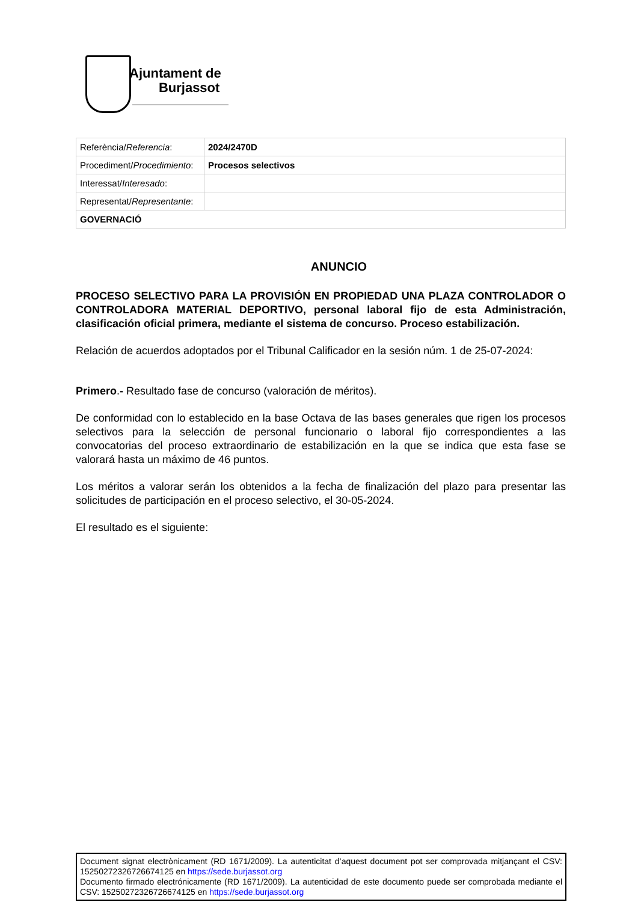Ajuntament de
Burjassot
| Referència/ Referencia : | 2024/2470D |
| Procediment/ Procedimiento : | Procesos selectivos |
| Interessat/ Interesado : | |
| Representat/ Representante : | |
| GOVERNACIÓ | |
ANUNCIO
PROCESO SELECTIVO PARA LA PROVISIÓN EN PROPIEDAD UNA PLAZA CONTROLADOR O CONTROLADORA MATERIAL DEPORTIVO, personal laboral fijo de esta Administración, clasificación oficial primera, mediante el sistema de concurso. Proceso estabilización.
Relación de acuerdos adoptados por el Tribunal Calificador en la sesión núm. 1 de 25-07-2024:
Primero.- Resultado fase de concurso (valoración de méritos).
De conformidad con lo establecido en la base Octava de las bases generales que rigen los procesos selectivos para la selección de personal funcionario o laboral fijo correspondientes a las convocatorias del proceso extraordinario de estabilización en la que se indica que esta fase se valorará hasta un máximo de 46 puntos.
Los méritos a valorar serán los obtenidos a la fecha de finalización del plazo para presentar las solicitudes de participación en el proceso selectivo, el 30-05-2024.
El resultado es el siguiente:
Document signat electrònicament (RD 1671/2009). La autenticitat d’aquest document pot ser comprovada mitjançant el CSV: 15250272326726674125 en https://sede.burjassot.org
Documento firmado electrónicamente (RD 1671/2009). La autenticidad de este documento puede ser comprobada mediante el CSV: 15250272326726674125 en https://sede.burjassot.org